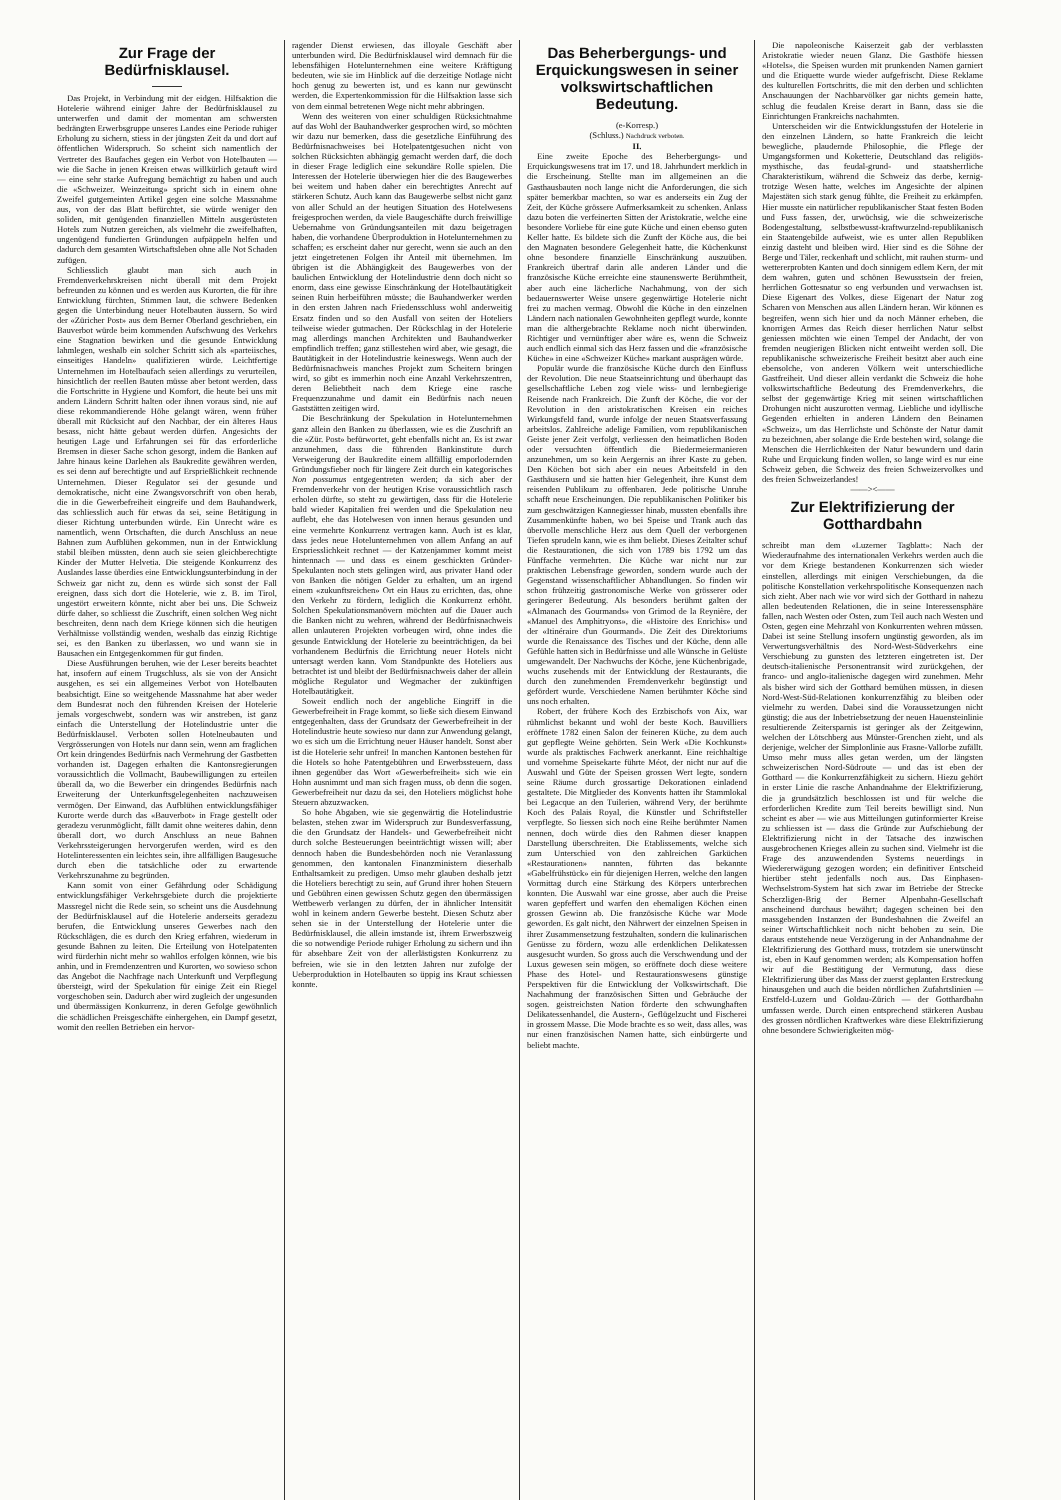Zur Frage der Bedürfnisklausel.
Das Projekt, in Verbindung mit der eidgen. Hilfsaktion die Hotelerie während einiger Jahre der Bedürfnisklausel zu unterwerfen und damit der momentan am schwersten bedrängten Erwerbsgruppe unseres Landes eine Periode ruhiger Erholung zu sichern, stiess in der jüngsten Zeit da und dort auf öffentlichen Widerspruch. So scheint sich namentlich der Vertreter des Baufaches gegen ein Verbot von Hotelbauten — wie die Sache in jenen Kreisen etwas willkürlich getauft wird — eine sehr starke Aufregung bemächtigt zu haben und auch die «Schweizer. Weinzeitung» spricht sich in einem ohne Zweifel gutgemeinten Artikel gegen eine solche Massnahme aus, von der das Blatt befürchtet, sie würde weniger den soliden, mit genügenden finanziellen Mitteln ausgerüsteten Hotels zum Nutzen gereichen, als vielmehr die zweifelhaften, ungenügend fundierten Gründungen aufpäppeln helfen und dadurch dem gesamten Wirtschaftsleben ohne alle Not Schaden zufügen.
Schliesslich glaubt man sich auch in Fremdenverkehrskreisen nicht überall mit dem Projekt befreunden zu können und es werden aus Kurorten, die für ihre Entwicklung fürchten, Stimmen laut, die schwere Bedenken gegen die Unterbindung neuer Hotelbauten äussern. So wird der «Züricher Post» aus dem Berner Oberland geschrieben, ein Bauverbot würde beim kommenden Aufschwung des Verkehrs eine Stagnation bewirken und die gesunde Entwicklung lahmlegen, weshalb ein solcher Schritt sich als «parteiisches, einseitiges Handeln» qualifizieren würde. Leichtfertige Unternehmen im Hotelbaufach seien allerdings zu verurteilen, hinsichtlich der reellen Bauten müsse aber betont werden, dass die Fortschritte in Hygiene und Komfort, die heute bei uns mit andern Ländern Schritt halten oder ihnen voraus sind, nie auf diese rekommandierende Höhe gelangt wären, wenn früher überall mit Rücksicht auf den Nachbar, der ein älteres Haus besass, nicht hätte gebaut werden dürfen. Angesichts der heutigen Lage und Erfahrungen sei für das erforderliche Bremsen in dieser Sache schon gesorgt, indem die Banken auf Jahre hinaus keine Darlehen als Baukredite gewähren werden, es sei denn auf berechtigte und auf Ersprießlichkeit rechnende Unternehmen. Dieser Regulator sei der gesunde und demokratische, nicht eine Zwangsvorschrift von oben herab, die in die Gewerbefreiheit eingreife und dem Bauhandwerk, das schliesslich auch für etwas da sei, seine Betätigung in dieser Richtung unterbunden würde. Ein Unrecht wäre es namentlich, wenn Ortschaften, die durch Anschluss an neue Bahnen zum Aufblühen gekommen, nun in der Entwicklung stabil bleiben müssten, denn auch sie seien gleichberechtigte Kinder der Mutter Helvetia. Die steigende Konkurrenz des Auslandes lasse überdies eine Entwicklungsunterbindung in der Schweiz gar nicht zu, denn es würde sich sonst der Fall ereignen, dass sich dort die Hotelerie, wie z. B. im Tirol, ungestört erweitern könnte, nicht aber bei uns. Die Schweiz dürfe daher, so schliesst die Zuschrift, einen solchen Weg nicht beschreiten, denn nach dem Kriege können sich die heutigen Verhältnisse vollständig wenden, weshalb das einzig Richtige sei, es den Banken zu überlassen, wo und wann sie in Bausachen ein Entgegenkommen für gut finden.
Diese Ausführungen beruhen, wie der Leser bereits beachtet hat, insofern auf einem Trugschluss, als sie von der Ansicht ausgehen, es sei ein allgemeines Verbot von Hotelbauten beabsichtigt. Eine so weitgehende Massnahme hat aber weder dem Bundesrat noch den führenden Kreisen der Hotelerie jemals vorgeschwebt, sondern was wir anstreben, ist ganz einfach die Unterstellung der Hotelindustrie unter die Bedürfnisklausel. Verboten sollen Hotelneubauten und Vergrösserungen von Hotels nur dann sein, wenn am fraglichen Ort kein dringendes Bedürfnis nach Vermehrung der Gastbetten vorhanden ist. Dagegen erhalten die Kantonsregierungen voraussichtlich die Vollmacht, Baubewilligungen zu erteilen überall da, wo die Bewerber ein dringendes Bedürfnis nach Erweiterung der Unterkunftsgelegenheiten nachzuweisen vermögen. Der Einwand, das Aufblühen entwicklungsfähiger Kurorte werde durch das «Bauverbot» in Frage gestellt oder geradezu verunmöglicht, fällt damit ohne weiteres dahin, denn überall dort, wo durch Anschluss an neue Bahnen Verkehrssteigerungen hervorgerufen werden, wird es den Hotelinteressenten ein leichtes sein, ihre allfälligen Baugesuche durch eben die tatsächliche oder zu erwartende Verkehrszunahme zu begründen.
Kann somit von einer Gefährdung oder Schädigung entwicklungsfähiger Verkehrsgebiete durch die projektierte Massregel nicht die Rede sein, so scheint uns die Ausdehnung der Bedürfnisklausel auf die Hotelerie anderseits geradezu berufen, die Entwicklung unseres Gewerbes nach den Rückschlägen, die es durch den Krieg erfahren, wiederum in gesunde Bahnen zu leiten. Die Erteilung von Hotelpatenten wird fürderhin nicht mehr so wahllos erfolgen können, wie bis anhin, und in Fremdenzentren und Kurorten, wo sowieso schon das Angebot die Nachfrage nach Unterkunft und Verpflegung übersteigt, wird der Spekulation für einige Zeit ein Riegel vorgeschoben sein. Dadurch aber wird zugleich der ungesunden und übermässigen Konkurrenz, in deren Gefolge gewöhnlich die schädlichen Preisgeschäfte einhergehen, ein Dampf gesetzt, womit den reellen Betrieben ein hervor-
ragender Dienst erwiesen, das illoyale Geschäft aber unterbunden wird. Die Bedürfnisklausel wird demnach für die lebensfähigen Hotelunternehmen eine weitere Kräftigung bedeuten, wie sie im Hinblick auf die derzeitige Notlage nicht hoch genug zu bewerten ist, und es kann nur gewünscht werden, die Expertenkommission für die Hilfsaktion lasse sich von dem einmal betretenen Wege nicht mehr abbringen.
Wenn des weiteren von einer schuldigen Rücksichtnahme auf das Wohl der Bauhandwerker gesprochen wird, so möchten wir dazu nur bemerken, dass die gesetzliche Einführung des Bedürfnisnachweises bei Hotelpatentgesuchen nicht von solchen Rücksichten abhängig gemacht werden darf, die doch in dieser Frage lediglich eine sekundäre Rolle spielen. Die Interessen der Hotelerie überwiegen hier die des Baugewerbes bei weitem und haben daher ein berechtigtes Anrecht auf stärkeren Schutz. Auch kann das Baugewerbe selbst nicht ganz von aller Schuld an der heutigen Situation des Hotelwesens freigesprochen werden, da viele Baugeschäfte durch freiwillige Uebernahme von Gründungsanteilen mit dazu beigetragen haben, die vorhandene Überproduktion in Hotelunternehmen zu schaffen; es erscheint daher nur gerecht, wenn sie auch an den jetzt eingetretenen Folgen ihr Anteil mit übernehmen. Im übrigen ist die Abhängigkeit des Baugewerbes von der baulichen Entwicklung der Hotelindustrie denn doch nicht so enorm, dass eine gewisse Einschränkung der Hotelbautätigkeit seinen Ruin herbeiführen müsste; die Bauhandwerker werden in den ersten Jahren nach Friedensschluss wohl anderweitig Ersatz finden und so den Ausfall von seiten der Hoteliers teilweise wieder gutmachen. Der Rückschlag in der Hotelerie mag allerdings manchen Architekten und Bauhandwerker empfindlich treffen; ganz stillestehen wird aber, wie gesagt, die Bautätigkeit in der Hotelindustrie keineswegs. Wenn auch der Bedürfnisnachweis manches Projekt zum Scheitern bringen wird, so gibt es immerhin noch eine Anzahl Verkehrszentren, deren Beliebtheit nach dem Kriege eine rasche Frequenzzunahme und damit ein Bedürfnis nach neuen Gaststätten zeitigen wird.
Die Beschränkung der Spekulation in Hotelunternehmen ganz allein den Banken zu überlassen, wie es die Zuschrift an die «Zür. Post» befürwortet, geht ebenfalls nicht an. Es ist zwar anzunehmen, dass die führenden Bankinstitute durch Verweigerung der Baukredite einem allfällig emporlodernden Gründungsfieber noch für längere Zeit durch ein kategorisches Non possumus entgegentreten werden; da sich aber der Fremdenverkehr von der heutigen Krise voraussichtlich rasch erholen dürfte, so steht zu gewärtigen, dass für die Hotelerie bald wieder Kapitalien frei werden und die Spekulation neu auflebt, ehe das Hotelwesen von innen heraus gesunden und eine vermehrte Konkurrenz vertragen kann. Auch ist es klar, dass jedes neue Hotelunternehmen von allem Anfang an auf Erspriesslichkeit rechnet — der Katzenjammer kommt meist hintennach — und dass es einem geschickten Gründer-Spekulanten noch stets gelingen wird, aus privater Hand oder von Banken die nötigen Gelder zu erhalten, um an irgend einem «zukunftsreichen» Ort ein Haus zu errichten, das, ohne den Verkehr zu fördern, lediglich die Konkurrenz erhöht. Solchen Spekulationsmanövern möchten auf die Dauer auch die Banken nicht zu wehren, während der Bedürfnisnachweis allen unlauteren Projekten vorbeugen wird, ohne indes die gesunde Entwicklung der Hotelerie zu beeinträchtigen, da bei vorhandenem Bedürfnis die Errichtung neuer Hotels nicht untersagt werden kann. Vom Standpunkte des Hoteliers aus betrachtet ist und bleibt der Bedürfnisnachweis daher der allein mögliche Regulator und Wegmacher der zukünftigen Hotelbautätigkeit.
Soweit endlich noch der angebliche Eingriff in die Gewerbefreiheit in Frage kommt, so ließe sich diesem Einwand entgegenhalten, dass der Grundsatz der Gewerbefreiheit in der Hotelindustrie heute sowieso nur dann zur Anwendung gelangt, wo es sich um die Errichtung neuer Häuser handelt. Sonst aber ist die Hotelerie sehr unfrei! In manchen Kantonen bestehen für die Hotels so hohe Patentgebühren und Erwerbssteuern, dass ihnen gegenüber das Wort «Gewerbefreiheit» sich wie ein Hohn ausnimmt und man sich fragen muss, ob denn die sogen. Gewerbefreiheit nur dazu da sei, den Hoteliers möglichst hohe Steuern abzuzwacken.
So hohe Abgaben, wie sie gegenwärtig die Hotelindustrie belasten, stehen zwar im Widerspruch zur Bundesverfassung, die den Grundsatz der Handels- und Gewerbefreiheit nicht durch solche Besteuerungen beeinträchtigt wissen will; aber dennoch haben die Bundesbehörden noch nie Veranlassung genommen, den kantonalen Finanzministern dieserhalb Enthaltsamkeit zu predigen. Umso mehr glauben deshalb jetzt die Hoteliers berechtigt zu sein, auf Grund ihrer hohen Steuern und Gebühren einen gewissen Schutz gegen den übermässigen Wettbewerb verlangen zu dürfen, der in ähnlicher Intensität wohl in keinem andern Gewerbe besteht. Diesen Schutz aber sehen sie in der Unterstellung der Hotelerie unter die Bedürfnisklausel, die allein imstande ist, ihrem Erwerbszweig die so notwendige Periode ruhiger Erholung zu sichern und ihn für absehbare Zeit von der allerlästigsten Konkurrenz zu befreien, wie sie in den letzten Jahren nur zufolge der Ueberproduktion in Hotelbauten so üppig ins Kraut schiessen konnte.
Das Beherbergungs- und Erquickungswesen in seiner volkswirtschaftlichen Bedeutung.
(e-Korresp.)
(Schluss.) Nachdruck verboten.
II.
Eine zweite Epoche des Beherbergungs- und Erquickungswesens trat im 17. und 18. Jahrhundert merklich in die Erscheinung. Stellte man im allgemeinen an die Gasthausbauten noch lange nicht die Anforderungen, die sich später bemerkbar machten, so war es anderseits ein Zug der Zeit, der Küche grössere Aufmerksamkeit zu schenken. Anlass dazu boten die verfeinerten Sitten der Aristokratie, welche eine besondere Vorliebe für eine gute Küche und einen ebenso guten Keller hatte. Es bildete sich die Zunft der Köche aus, die bei den Magnaten besondere Gelegenheit hatte, die Küchenkunst ohne besondere finanzielle Einschränkung auszuüben. Frankreich übertraf darin alle anderen Länder und die französische Küche erreichte eine staunenswerte Berühmtheit, aber auch eine lächerliche Nachahmung, von der sich bedauernswerter Weise unsere gegenwärtige Hotelerie nicht frei zu machen vermag. Obwohl die Küche in den einzelnen Ländern nach nationalen Gewohnheiten gepflegt wurde, konnte man die althergebrachte Reklame noch nicht überwinden. Richtiger und vernünftiger aber wäre es, wenn die Schweiz auch endlich einmal sich das Herz fassen und die «französische Küche» in eine «Schweizer Küche» markant ausprägen würde.
Populär wurde die französische Küche durch den Einfluss der Revolution. Die neue Staatseinrichtung und überhaupt das gesellschaftliche Leben zog viele wiss- und lernbegierige Reisende nach Frankreich. Die Zunft der Köche, die vor der Revolution in den aristokratischen Kreisen ein reiches Wirkungsfeld fand, wurde infolge der neuen Staatsverfassung arbeitslos. Zahlreiche adelige Familien, vom republikanischen Geiste jener Zeit verfolgt, verliessen den heimatlichen Boden oder versuchten öffentlich die Biedermeiermanieren anzunehmen, um so kein Aergernis an ihrer Kaste zu geben. Den Köchen bot sich aber ein neues Arbeitsfeld in den Gasthäusern und sie hatten hier Gelegenheit, ihre Kunst dem reisenden Publikum zu offenbaren. Jede politische Unruhe schafft neue Erscheinungen. Die republikanischen Politiker bis zum geschwätzigen Kannegiesser hinab, mussten ebenfalls ihre Zusammenkünfte haben, wo bei Speise und Trank auch das übervolle menschliche Herz aus dem Quell der verborgenen Tiefen sprudeln kann, wie es ihm beliebt. Dieses Zeitalter schuf die Restaurationen, die sich von 1789 bis 1792 um das Fünffache vermehrten. Die Küche war nicht nur zur praktischen Lebensfrage geworden, sondern wurde auch der Gegenstand wissenschaftlicher Abhandlungen. So finden wir schon frühzeitig gastronomische Werke von grösserer oder geringerer Bedeutung. Als besonders berühmt galten der «Almanach des Gourmands» von Grimod de la Reynière, der «Manuel des Amphitryons», die «Histoire des Enrichis» und der «Itinéraire d'un Gourmand». Die Zeit des Direktoriums wurde die Renaissance des Tisches und der Küche, denn alle Gefühle hatten sich in Bedürfnisse und alle Wünsche in Gelüste umgewandelt. Der Nachwuchs der Köche, jene Küchenbrigade, wuchs zusehends mit der Entwicklung der Restaurants, die durch den zunehmenden Fremdenverkehr begünstigt und gefördert wurde. Verschiedene Namen berühmter Köche sind uns noch erhalten.
Robert, der frühere Koch des Erzbischofs von Aix, war rühmlichst bekannt und wohl der beste Koch. Bauvilliers eröffnete 1782 einen Salon der feineren Küche, zu dem auch gut gepflegte Weine gehörten. Sein Werk «Die Kochkunst» wurde als praktisches Fachwerk anerkannt. Eine reichhaltige und vornehme Speisekarte führte Méot, der nicht nur auf die Auswahl und Güte der Speisen grossen Wert legte, sondern seine Räume durch grossartige Dekorationen einladend gestaltete. Die Mitglieder des Konvents hatten ihr Stammlokal bei Legacque an den Tuilerien, während Very, der berühmte Koch des Palais Royal, die Künstler und Schriftsteller verpflegte. So liessen sich noch eine Reihe berühmter Namen nennen, doch würde dies den Rahmen dieser knappen Darstellung überschreiten. Die Etablissements, welche sich zum Unterschied von den zahlreichen Garküchen «Restaurationen» nannten, führten das bekannte «Gabelfrühstück» ein für diejenigen Herren, welche den langen Vormittag durch eine Stärkung des Körpers unterbrechen konnten. Die Auswahl war eine grosse, aber auch die Preise waren gepfeffert und warfen den ehemaligen Köchen einen grossen Gewinn ab. Die französische Küche war Mode geworden. Es galt nicht, den Nährwert der einzelnen Speisen in ihrer Zusammensetzung festzuhalten, sondern die kulinarischen Genüsse zu fördern, wozu alle erdenklichen Delikatessen ausgesucht wurden. So gross auch die Verschwendung und der Luxus gewesen sein mögen, so eröffnete doch diese weitere Phase des Hotel- und Restaurationswesens günstige Perspektiven für die Entwicklung der Volkswirtschaft. Die Nachahmung der französischen Sitten und Gebräuche der sogen. geistreichsten Nation förderte den schwunghaften Delikatessenhandel, die Austern-, Geflügelzucht und Fischerei in grossem Masse. Die Mode brachte es so weit, dass alles, was nur einen französischen Namen hatte, sich einbürgerte und beliebt machte.
Die napoleonische Kaiserzeit gab der verblassten Aristokratie wieder neuen Glanz. Die Gasthöfe hiessen «Hotels», die Speisen wurden mit prunkenden Namen garniert und die Etiquette wurde wieder aufgefrischt. Diese Reklame des kulturellen Fortschritts, die mit den derben und schlichten Anschauungen der Nachbarvölker gar nichts gemein hatte, schlug die feudalen Kreise derart in Bann, dass sie die Einrichtungen Frankreichs nachahmten.
Unterscheiden wir die Entwicklungsstufen der Hotelerie in den einzelnen Ländern, so hatte Frankreich die leicht bewegliche, plaudernde Philosophie, die Pflege der Umgangsformen und Koketterie, Deutschland das religiös-mysthische, das feudal-grund- und staatsherrliche Charakteristikum, während die Schweiz das derbe, kernig-trotzige Wesen hatte, welches im Angesichte der alpinen Majestäten sich stark genug fühlte, die Freiheit zu erkämpfen. Hier musste ein natürlicher republikanischer Staat festen Boden und Fuss fassen, der, urwüchsig, wie die schweizerische Bodengestaltung, selbstbewusst-kraftwurzelnd-republikanisch ein Staatengebilde aufweist, wie es unter allen Republiken einzig dasteht und bleiben wird. Hier sind es die Söhne der Berge und Täler, reckenhaft und schlicht, mit rauhen sturm- und wettererprobten Kanten und doch sinnigem edlem Kern, der mit dem wahren, guten und schönen Bewusstsein der freien, herrlichen Gottesnatur so eng verbunden und verwachsen ist. Diese Eigenart des Volkes, diese Eigenart der Natur zog Scharen von Menschen aus allen Ländern heran. Wir können es begreifen, wenn sich hier und da noch Männer erheben, die knorrigen Armes das Reich dieser herrlichen Natur selbst geniessen möchten wie einen Tempel der Andacht, der von fremden neugierigen Blicken nicht entweiht werden soll. Die republikanische schweizerische Freiheit besitzt aber auch eine ebensolche, von anderen Völkern weit unterschiedliche Gastfreiheit. Und dieser allein verdankt die Schweiz die hohe volkswirtschaftliche Bedeutung des Fremdenverkehrs, die selbst der gegenwärtige Krieg mit seinen wirtschaftlichen Drohungen nicht auszurotten vermag. Liebliche und idyllische Gegenden erhielten in anderen Ländern den Beinamen «Schweiz», um das Herrlichste und Schönste der Natur damit zu bezeichnen, aber solange die Erde bestehen wird, solange die Menschen die Herrlichkeiten der Natur bewundern und darin Ruhe und Erquickung finden wollen, so lange wird es nur eine Schweiz geben, die Schweiz des freien Schweizervolkes und des freien Schweizerlandes!
——><——
Zur Elektrifizierung der Gotthardbahn
schreibt man dem «Luzerner Tagblatt»: Nach der Wiederaufnahme des internationalen Verkehrs werden auch die vor dem Kriege bestandenen Konkurrenzen sich wieder einstellen, allerdings mit einigen Verschiebungen, da die politische Konstellation verkehrspolitische Konsequenzen nach sich zieht. Aber nach wie vor wird sich der Gotthard in nahezu allen bedeutenden Relationen, die in seine Interessensphäre fallen, nach Westen oder Osten, zum Teil auch nach Westen und Osten, gegen eine Mehrzahl von Konkurrenten wehren müssen. Dabei ist seine Stellung insofern ungünstig geworden, als im Verwertungsverhältnis des Nord-West-Südverkehrs eine Verschiebung zu gunsten des letzteren eingetreten ist. Der deutsch-italienische Personentransit wird zurückgehen, der franco- und anglo-italienische dagegen wird zunehmen. Mehr als bisher wird sich der Gotthard bemühen müssen, in diesen Nord-West-Süd-Relationen konkurrenzfähig zu bleiben oder vielmehr zu werden. Dabei sind die Voraussetzungen nicht günstig; die aus der Inbetriebsetzung der neuen Hauensteinlinie resultierende Zeitersparnis ist geringer als der Zeitgewinn, welchen der Lötschberg aus Münster-Grenchen zieht, und als derjenige, welcher der Simplonlinie aus Frasne-Vallorbe zufällt. Umso mehr muss alles getan werden, um der längsten schweizerischen Nord-Südroute — und das ist eben der Gotthard — die Konkurrenzfähigkeit zu sichern. Hiezu gehört in erster Linie die rasche Anhandnahme der Elektrifizierung, die ja grundsätzlich beschlossen ist und für welche die erforderlichen Kredite zum Teil bereits bewilligt sind. Nun scheint es aber — wie aus Mitteilungen gutinformierter Kreise zu schliessen ist — dass die Gründe zur Aufschiebung der Elektrifizierung nicht in der Tatsache des inzwischen ausgebrochenen Krieges allein zu suchen sind. Vielmehr ist die Frage des anzuwendenden Systems neuerdings in Wiedererwägung gezogen worden; ein definitiver Entscheid hierüber steht jedenfalls noch aus. Das Einphasen-Wechselstrom-System hat sich zwar im Betriebe der Strecke Scherzligen-Brig der Berner Alpenbahn-Gesellschaft anscheinend durchaus bewährt; dagegen scheinen bei den massgebenden Instanzen der Bundesbahnen die Zweifel an seiner Wirtschaftlichkeit noch nicht behoben zu sein. Die daraus entstehende neue Verzögerung in der Anhandnahme der Elektrifizierung des Gotthard muss, trotzdem sie unerwünscht ist, eben in Kauf genommen werden; als Kompensation hoffen wir auf die Bestätigung der Vermutung, dass diese Elektrifizierung über das Mass der zuerst geplanten Erstreckung hinausgehen und auch die beiden nördlichen Zufahrtslinien — Erstfeld-Luzern und Goldau-Zürich — der Gotthardbahn umfassen werde. Durch einen entsprechend stärkeren Ausbau des grossen nördlichen Kraftwerkes wäre diese Elektrifizierung ohne besondere Schwierigkeiten mög-